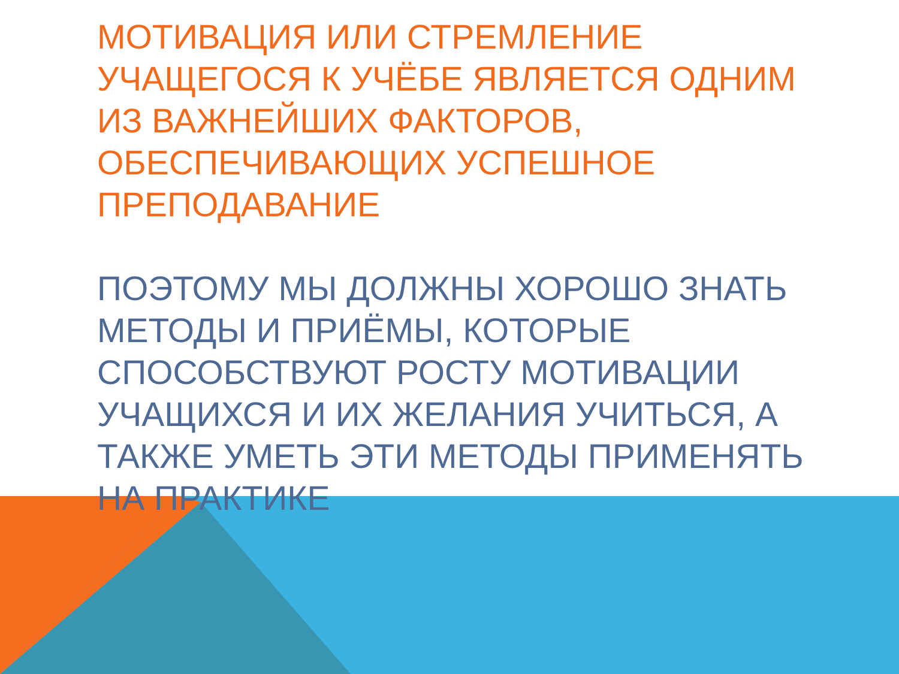МОТИВАЦИЯ ИЛИ СТРЕМЛЕНИЕ УЧАЩЕГОСЯ К УЧЁБЕ ЯВЛЯЕТСЯ ОДНИМ ИЗ ВАЖНЕЙШИХ ФАКТОРОВ, ОБЕСПЕЧИВАЮЩИХ УСПЕШНОЕ ПРЕПОДАВАНИЕ
ПОЭТОМУ МЫ ДОЛЖНЫ ХОРОШО ЗНАТЬ МЕТОДЫ И ПРИЁМЫ, КОТОРЫЕ СПОСОБСТВУЮТ РОСТУ МОТИВАЦИИ УЧАЩИХСЯ И ИХ ЖЕЛАНИЯ УЧИТЬСЯ, А ТАКЖЕ УМЕТЬ ЭТИ МЕТОДЫ ПРИМЕНЯТЬ НА ПРАКТИКЕ